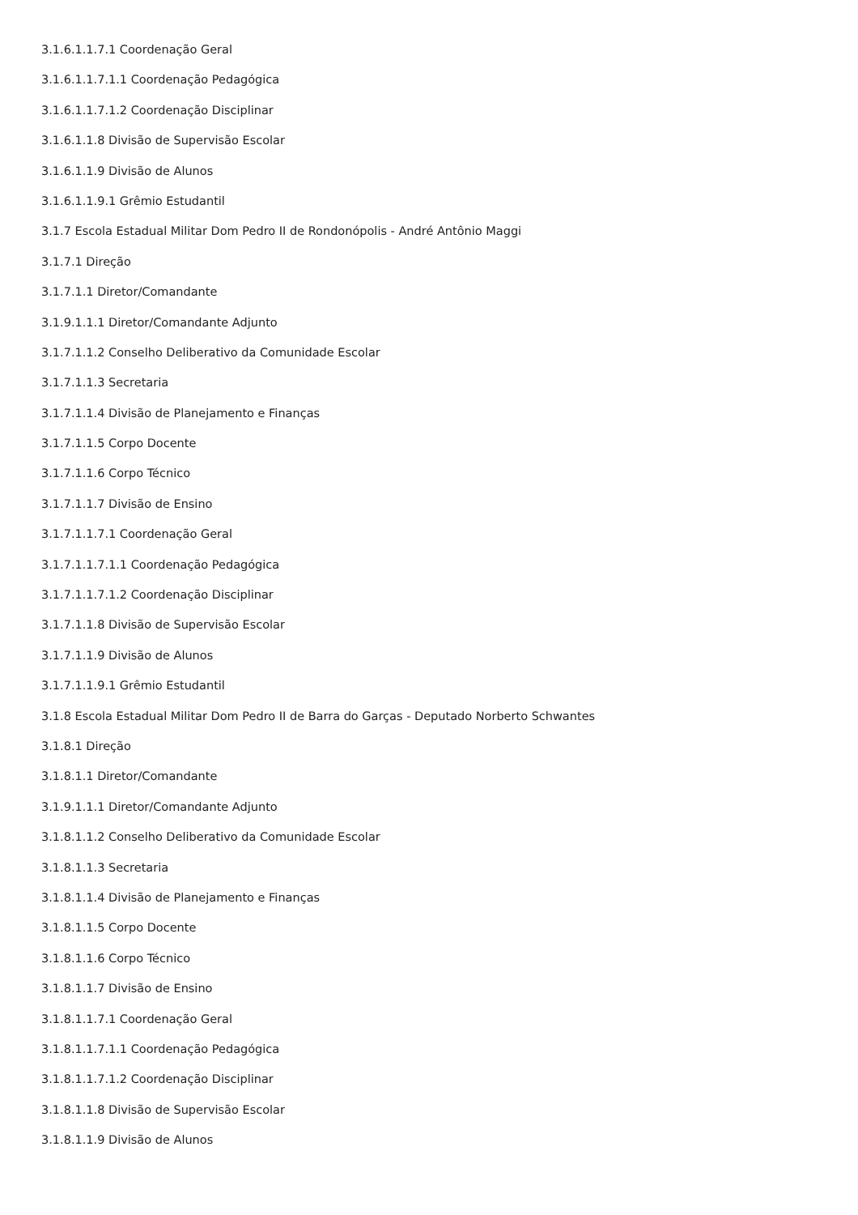3.1.6.1.1.7.1 Coordenação Geral
3.1.6.1.1.7.1.1 Coordenação Pedagógica
3.1.6.1.1.7.1.2 Coordenação Disciplinar
3.1.6.1.1.8 Divisão de Supervisão Escolar
3.1.6.1.1.9 Divisão de Alunos
3.1.6.1.1.9.1 Grêmio Estudantil
3.1.7 Escola Estadual Militar Dom Pedro II de Rondonópolis - André Antônio Maggi
3.1.7.1 Direção
3.1.7.1.1 Diretor/Comandante
3.1.9.1.1.1 Diretor/Comandante Adjunto
3.1.7.1.1.2 Conselho Deliberativo da Comunidade Escolar
3.1.7.1.1.3 Secretaria
3.1.7.1.1.4 Divisão de Planejamento e Finanças
3.1.7.1.1.5 Corpo Docente
3.1.7.1.1.6 Corpo Técnico
3.1.7.1.1.7 Divisão de Ensino
3.1.7.1.1.7.1 Coordenação Geral
3.1.7.1.1.7.1.1 Coordenação Pedagógica
3.1.7.1.1.7.1.2 Coordenação Disciplinar
3.1.7.1.1.8 Divisão de Supervisão Escolar
3.1.7.1.1.9 Divisão de Alunos
3.1.7.1.1.9.1 Grêmio Estudantil
3.1.8 Escola Estadual Militar Dom Pedro II de Barra do Garças - Deputado Norberto Schwantes
3.1.8.1 Direção
3.1.8.1.1 Diretor/Comandante
3.1.9.1.1.1 Diretor/Comandante Adjunto
3.1.8.1.1.2 Conselho Deliberativo da Comunidade Escolar
3.1.8.1.1.3 Secretaria
3.1.8.1.1.4 Divisão de Planejamento e Finanças
3.1.8.1.1.5 Corpo Docente
3.1.8.1.1.6 Corpo Técnico
3.1.8.1.1.7 Divisão de Ensino
3.1.8.1.1.7.1 Coordenação Geral
3.1.8.1.1.7.1.1 Coordenação Pedagógica
3.1.8.1.1.7.1.2 Coordenação Disciplinar
3.1.8.1.1.8 Divisão de Supervisão Escolar
3.1.8.1.1.9 Divisão de Alunos